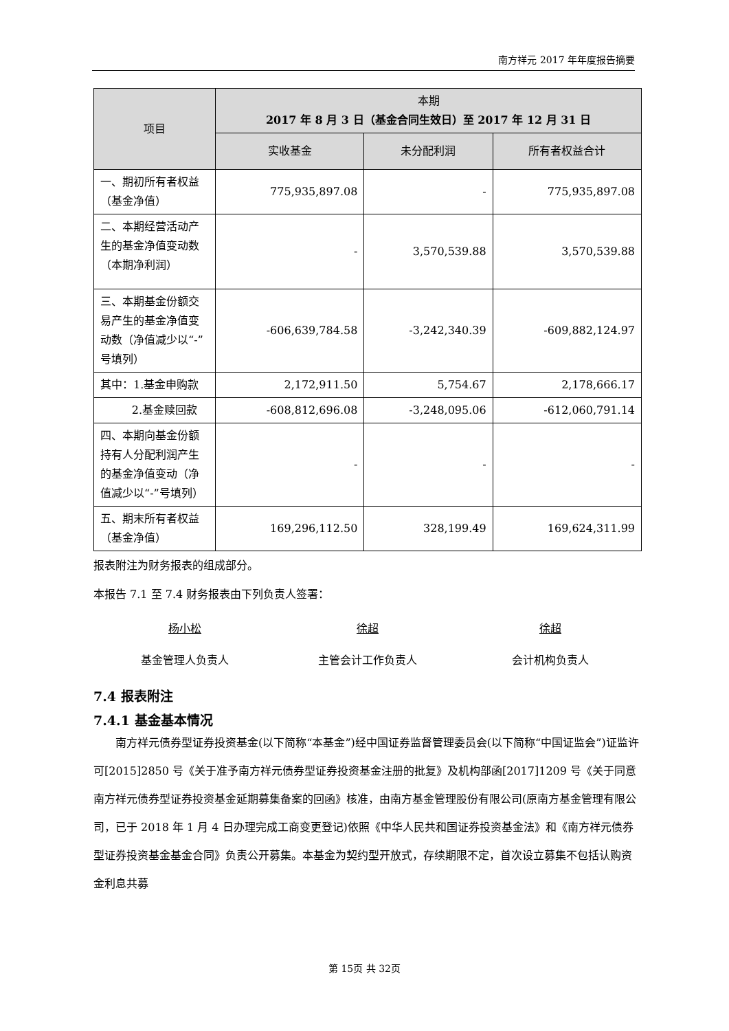南方祥元 2017 年年度报告摘要
| 项目 | 本期 2017 年 8 月 3 日（基金合同生效日）至 2017 年 12 月 31 日 | | |
| --- | --- | --- | --- |
| | 实收基金 | 未分配利润 | 所有者权益合计 |
| 一、期初所有者权益（基金净值） | 775,935,897.08 | - | 775,935,897.08 |
| 二、本期经营活动产生的基金净值变动数（本期净利润） | - | 3,570,539.88 | 3,570,539.88 |
| 三、本期基金份额交易产生的基金净值变动数（净值减少以“-”号填列） | -606,639,784.58 | -3,242,340.39 | -609,882,124.97 |
| 其中：1.基金申购款 | 2,172,911.50 | 5,754.67 | 2,178,666.17 |
| 2.基金赎回款 | -608,812,696.08 | -3,248,095.06 | -612,060,791.14 |
| 四、本期向基金份额持有人分配利润产生的基金净值变动（净值减少以“-”号填列） | - | - | - |
| 五、期末所有者权益（基金净值） | 169,296,112.50 | 328,199.49 | 169,624,311.99 |
报表附注为财务报表的组成部分。
本报告 7.1 至 7.4 财务报表由下列负责人签署：
杨小松
基金管理人负责人
徐超
主管会计工作负责人
徐超
会计机构负责人
7.4 报表附注
7.4.1 基金基本情况
南方祥元债券型证券投资基金(以下简称“本基金”)经中国证券监督管理委员会(以下简称“中国证监会”)证监许可[2015]2850 号《关于准予南方祥元债券型证券投资基金注册的批复》及机构部函[2017]1209 号《关于同意南方祥元债券型证券投资基金延期募集备案的回函》核准，由南方基金管理股份有限公司(原南方基金管理有限公司，已于 2018 年 1 月 4 日办理完成工商变更登记)依照《中华人民共和国证券投资基金法》和《南方祥元债券型证券投资基金基金合同》负责公开募集。本基金为契约型开放式，存续期限不定，首次设立募集不包括认购资金利息共募
第 15页 共 32页